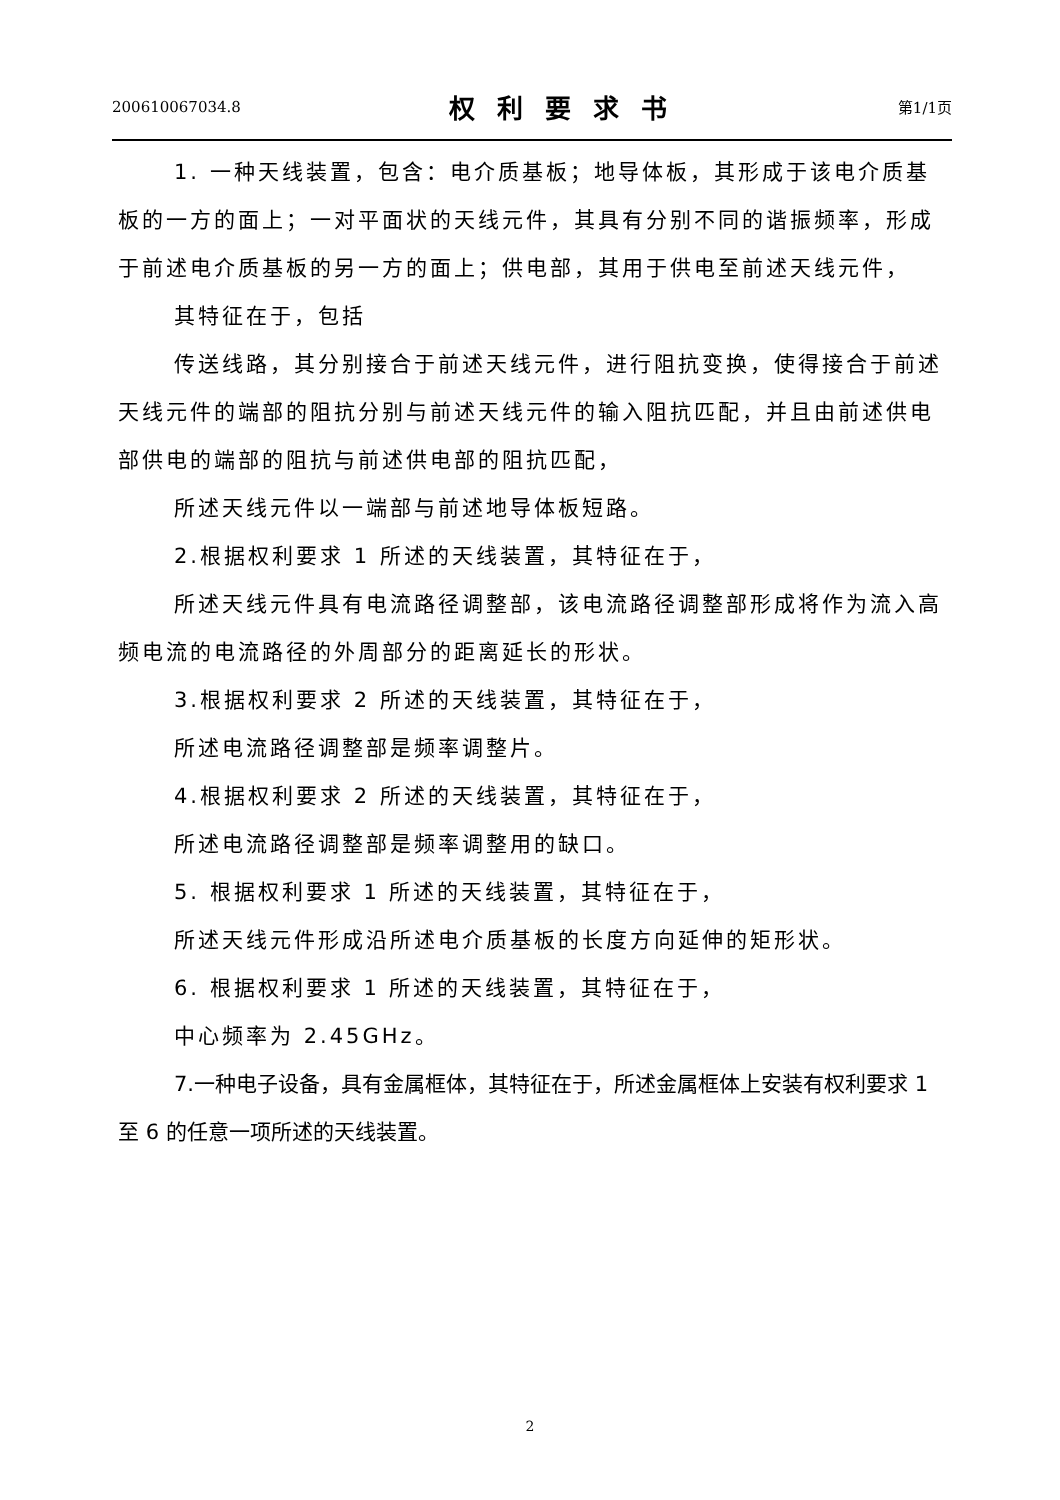200610067034.8 权利要求书 第1/1页
1. 一种天线装置，包含：电介质基板；地导体板，其形成于该电介质基板的一方的面上；一对平面状的天线元件，其具有分别不同的谐振频率，形成于前述电介质基板的另一方的面上；供电部，其用于供电至前述天线元件，
其特征在于，包括
传送线路，其分别接合于前述天线元件，进行阻抗变换，使得接合于前述天线元件的端部的阻抗分别与前述天线元件的输入阻抗匹配，并且由前述供电部供电的端部的阻抗与前述供电部的阻抗匹配，
所述天线元件以一端部与前述地导体板短路。
2.根据权利要求 1 所述的天线装置，其特征在于，
所述天线元件具有电流路径调整部，该电流路径调整部形成将作为流入高频电流的电流路径的外周部分的距离延长的形状。
3.根据权利要求 2 所述的天线装置，其特征在于，
所述电流路径调整部是频率调整片。
4.根据权利要求 2 所述的天线装置，其特征在于，
所述电流路径调整部是频率调整用的缺口。
5. 根据权利要求 1 所述的天线装置，其特征在于，
所述天线元件形成沿所述电介质基板的长度方向延伸的矩形状。
6. 根据权利要求 1 所述的天线装置，其特征在于，
中心频率为 2.45GHz。
7.一种电子设备，具有金属框体，其特征在于，所述金属框体上安装有权利要求 1 至 6 的任意一项所述的天线装置。
2